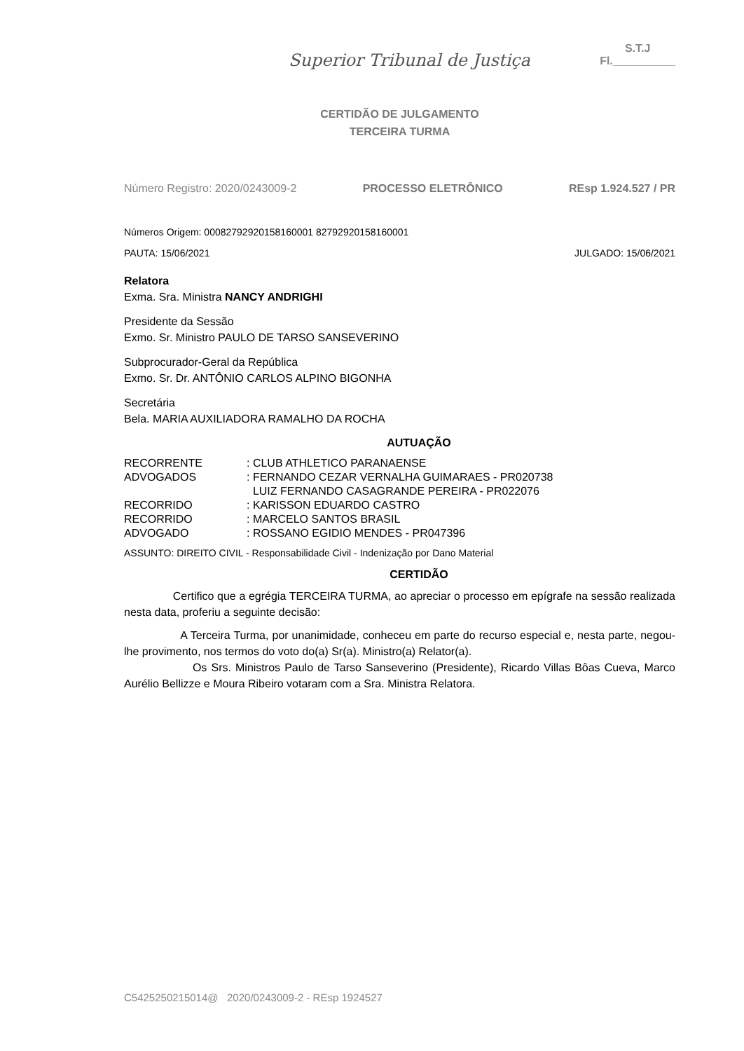Superior Tribunal de Justiça
S.T.J
Fl.__________
CERTIDÃO DE JULGAMENTO
TERCEIRA TURMA
Número Registro: 2020/0243009-2 PROCESSO ELETRÔNICO REsp 1.924.527 / PR
Números Origem: 00082792920158160001 82792920158160001
PAUTA: 15/06/2021 JULGADO: 15/06/2021
Relatora
Exma. Sra. Ministra NANCY ANDRIGHI
Presidente da Sessão
Exmo. Sr. Ministro PAULO DE TARSO SANSEVERINO
Subprocurador-Geral da República
Exmo. Sr. Dr. ANTÔNIO CARLOS ALPINO BIGONHA
Secretária
Bela. MARIA AUXILIADORA RAMALHO DA ROCHA
AUTUAÇÃO
| RECORRENTE | : CLUB ATHLETICO PARANAENSE |
| ADVOGADOS | : FERNANDO CEZAR VERNALHA GUIMARAES - PR020738 LUIZ FERNANDO CASAGRANDE PEREIRA - PR022076 |
| RECORRIDO | : KARISSON EDUARDO CASTRO |
| RECORRIDO | : MARCELO SANTOS BRASIL |
| ADVOGADO | : ROSSANO EGIDIO MENDES - PR047396 |
ASSUNTO: DIREITO CIVIL - Responsabilidade Civil - Indenização por Dano Material
CERTIDÃO
Certifico que a egrégia TERCEIRA TURMA, ao apreciar o processo em epígrafe na sessão realizada nesta data, proferiu a seguinte decisão:
A Terceira Turma, por unanimidade, conheceu em parte do recurso especial e, nesta parte, negou-lhe provimento, nos termos do voto do(a) Sr(a). Ministro(a) Relator(a).
Os Srs. Ministros Paulo de Tarso Sanseverino (Presidente), Ricardo Villas Bôas Cueva, Marco Aurélio Bellizze e Moura Ribeiro votaram com a Sra. Ministra Relatora.
C5425250215014@ 2020/0243009-2 - REsp 1924527